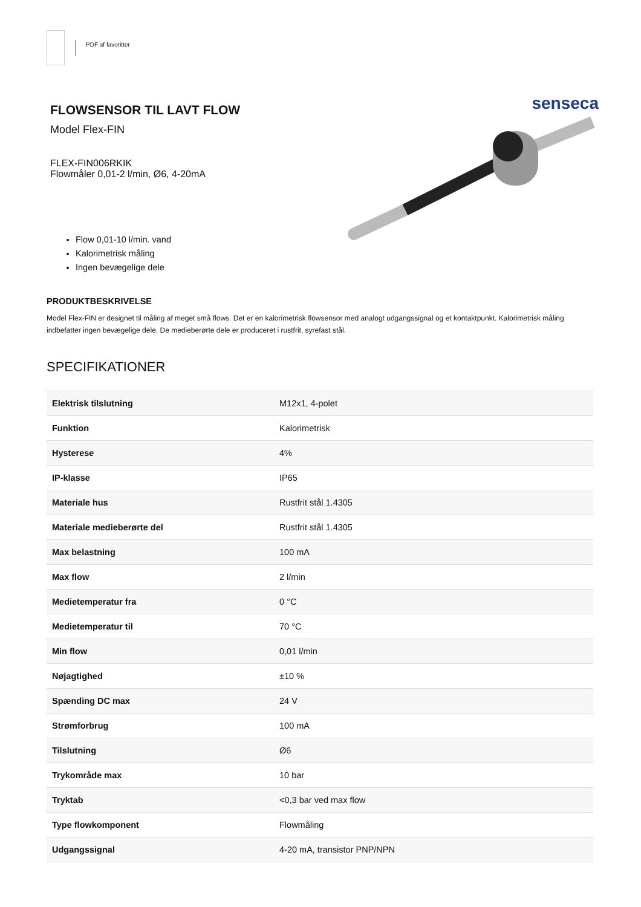PDF af favoritter
FLOWSENSOR TIL LAVT FLOW
Model Flex-FIN
FLEX-FIN006RKIK
Flowmåler 0,01-2 l/min, Ø6, 4-20mA
Flow 0,01-10 l/min. vand
Kalorimetrisk måling
Ingen bevægelige dele
senseca
PRODUKTBESKRIVELSE
Model Flex-FIN er designet til måling af meget små flows. Det er en kalorimetrisk flowsensor med analogt udgangssignal og et kontaktpunkt. Kalorimetrisk måling indbefatter ingen bevægelige dele. De medieberørte dele er produceret i rustfrit, syrefast stål.
SPECIFIKATIONER
| Elektrisk tilslutning | M12x1, 4-polet |
| Funktion | Kalorimetrisk |
| Hysterese | 4% |
| IP-klasse | IP65 |
| Materiale hus | Rustfrit stål 1.4305 |
| Materiale medieberørte del | Rustfrit stål 1.4305 |
| Max belastning | 100 mA |
| Max flow | 2 l/min |
| Medietemperatur fra | 0 °C |
| Medietemperatur til | 70 °C |
| Min flow | 0,01 l/min |
| Nøjagtighed | ±10 % |
| Spænding DC max | 24 V |
| Strømforbrug | 100 mA |
| Tilslutning | Ø6 |
| Trykområde max | 10 bar |
| Tryktab | <0,3 bar ved max flow |
| Type flowkomponent | Flowmåling |
| Udgangssignal | 4-20 mA, transistor PNP/NPN |